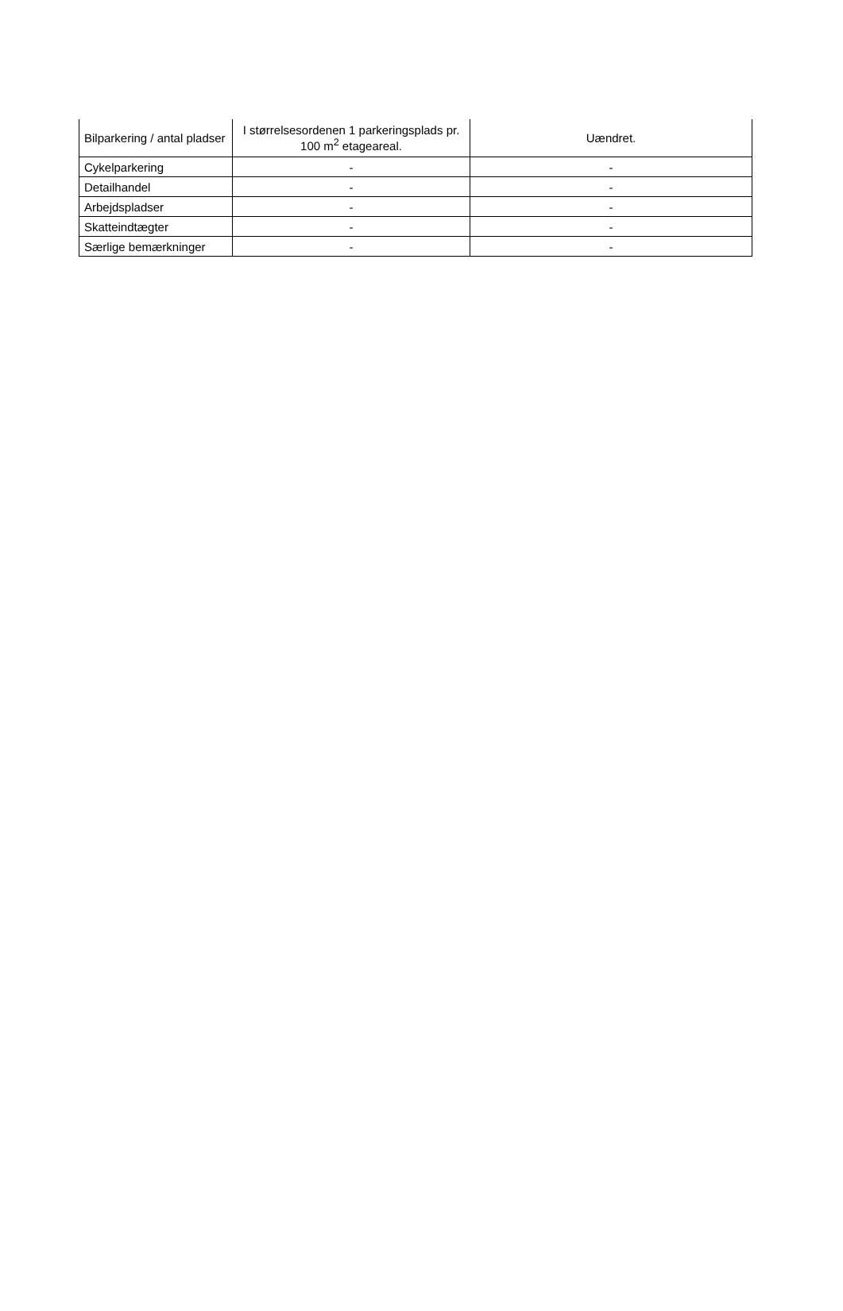| Bilparkering / antal pladser | I størrelsesordenen 1 parkeringsplads pr. 100 m<sup>2</sup> etageareal. | Uændret. |
| Cykelparkering | - | - |
| Detailhandel | - | - |
| Arbejdspladser | - | - |
| Skatteindtægter | - | - |
| Særlige bemærkninger | - | - |